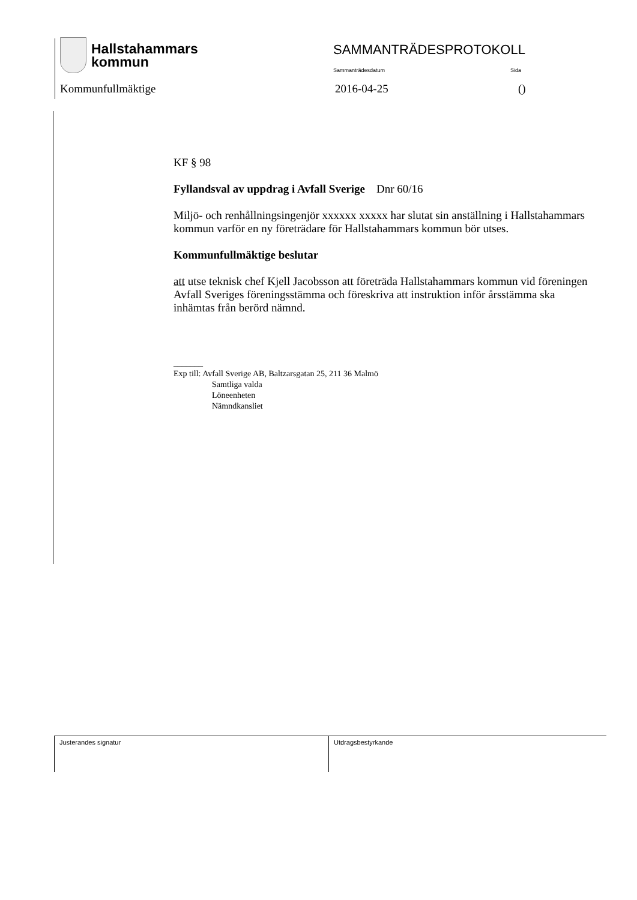Hallstahammars
kommun
SAMMANTRÄDESPROTOKOLL
Sammanträdesdatum Sida
Kommunfullmäktige 2016-04-25 ()
KF § 98
Fyllandsval av uppdrag i Avfall Sverige Dnr 60/16
Miljö- och renhållningsingenjör xxxxxx xxxxx har slutat sin anställning i Hallstahammars kommun varför en ny företrädare för Hallstahammars kommun bör utses.
Kommunfullmäktige beslutar
att utse teknisk chef Kjell Jacobsson att företräda Hallstahammars kommun vid föreningen Avfall Sveriges föreningsstämma och föreskriva att instruktion inför årsstämma ska inhämtas från berörd nämnd.
_______
Exp till: Avfall Sverige AB, Baltzarsgatan 25, 211 36 Malmö
Samtliga valda
Löneenheten
Nämndkansliet
Justerandes signatur Utdragsbestyrkande